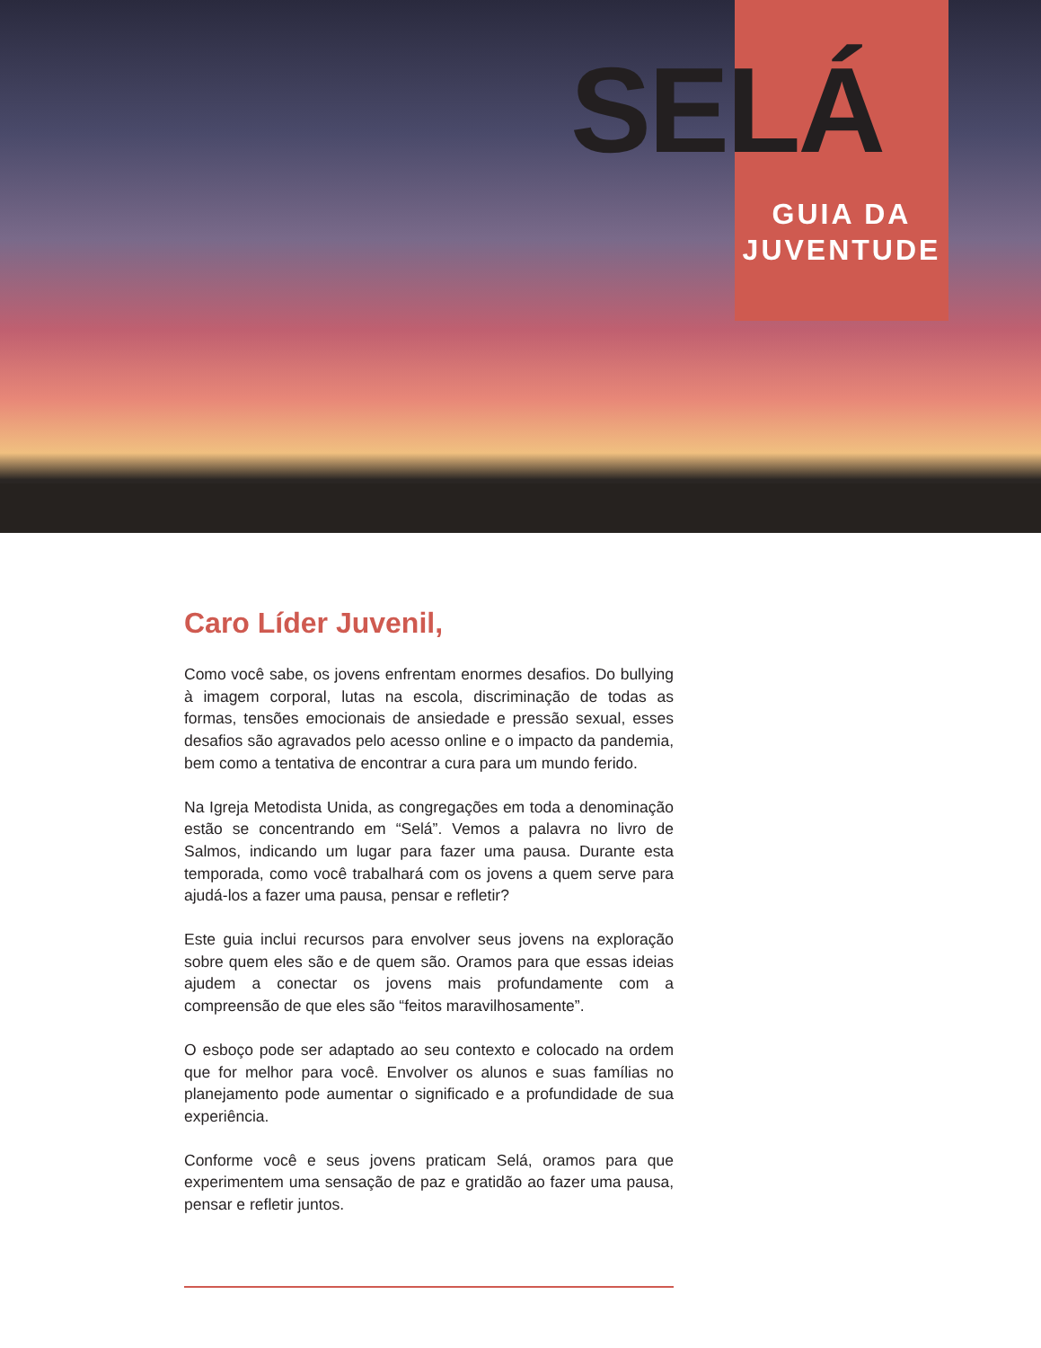SELÁ
GUIA DA
JUVENTUDE
Caro Líder Juvenil,
Como você sabe, os jovens enfrentam enormes desafios. Do bullying à imagem corporal, lutas na escola, discriminação de todas as formas, tensões emocionais de ansiedade e pressão sexual, esses desafios são agravados pelo acesso online e o impacto da pandemia, bem como a tentativa de encontrar a cura para um mundo ferido.
Na Igreja Metodista Unida, as congregações em toda a denominação estão se concentrando em “Selá”. Vemos a palavra no livro de Salmos, indicando um lugar para fazer uma pausa. Durante esta temporada, como você trabalhará com os jovens a quem serve para ajudá-los a fazer uma pausa, pensar e refletir?
Este guia inclui recursos para envolver seus jovens na exploração sobre quem eles são e de quem são. Oramos para que essas ideias ajudem a conectar os jovens mais profundamente com a compreensão de que eles são “feitos maravilhosamente”.
O esboço pode ser adaptado ao seu contexto e colocado na ordem que for melhor para você. Envolver os alunos e suas famílias no planejamento pode aumentar o significado e a profundidade de sua experiência.
Conforme você e seus jovens praticam Selá, oramos para que experimentem uma sensação de paz e gratidão ao fazer uma pausa, pensar e refletir juntos.